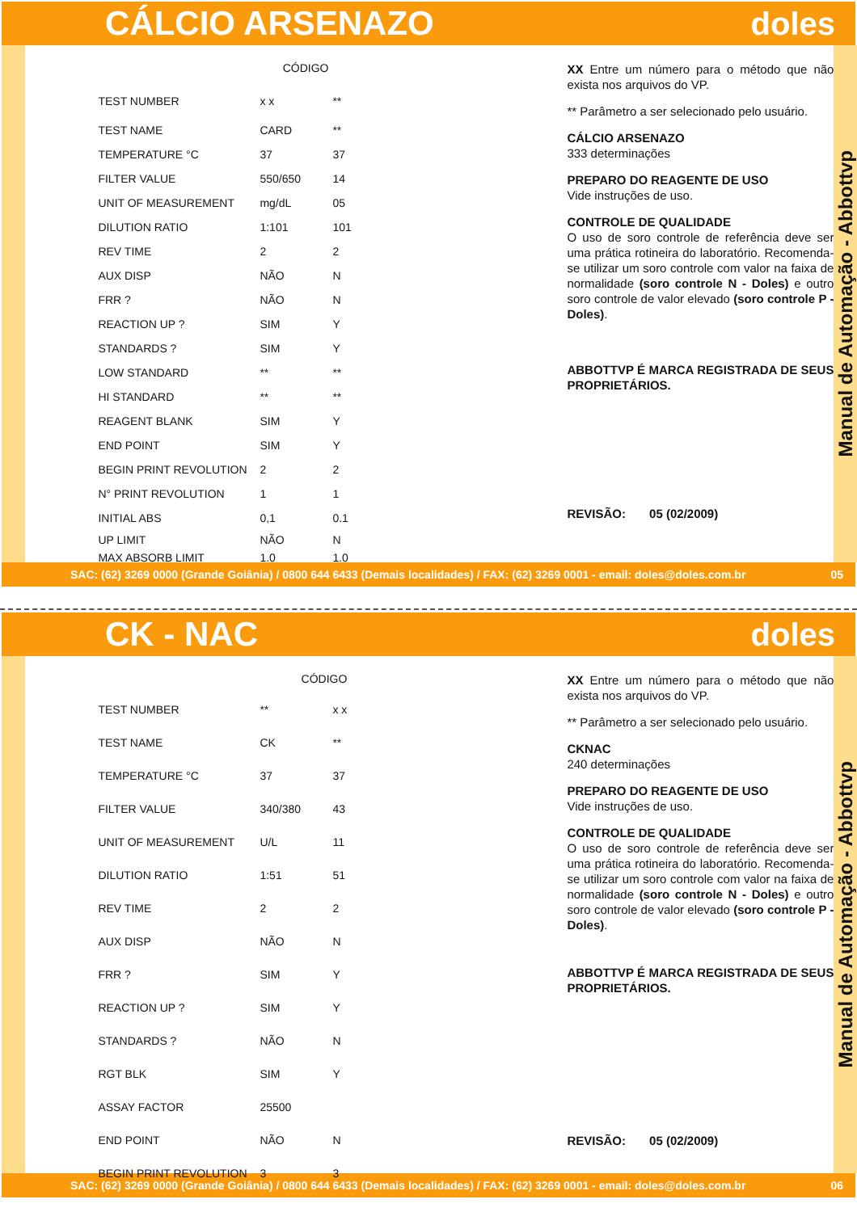CÁLCIO ARSENAZO doles
| | CÓDIGO | |
| --- | --- | --- |
| TEST NUMBER | x x | ** |
| TEST NAME | CARD | ** |
| TEMPERATURE °C | 37 | 37 |
| FILTER VALUE | 550/650 | 14 |
| UNIT OF MEASUREMENT | mg/dL | 05 |
| DILUTION RATIO | 1:101 | 101 |
| REV TIME | 2 | 2 |
| AUX DISP | NÃO | N |
| FRR ? | NÃO | N |
| REACTION UP ? | SIM | Y |
| STANDARDS ? | SIM | Y |
| LOW STANDARD | ** | ** |
| HI STANDARD | ** | ** |
| REAGENT BLANK | SIM | Y |
| END POINT | SIM | Y |
| BEGIN PRINT REVOLUTION | 2 | 2 |
| N° PRINT REVOLUTION | 1 | 1 |
| INITIAL ABS | 0,1 | 0.1 |
| UP LIMIT | NÃO | N |
| MAX ABSORB LIMIT | 1.0 | 1.0 |
XX Entre um número para o método que não exista nos arquivos do VP.
** Parâmetro a ser selecionado pelo usuário.
CÁLCIO ARSENAZO
333 determinações
PREPARO DO REAGENTE DE USO
Vide instruções de uso.
CONTROLE DE QUALIDADE
O uso de soro controle de referência deve ser uma prática rotineira do laboratório. Recomenda-se utilizar um soro controle com valor na faixa de normalidade (soro controle N - Doles) e outro soro controle de valor elevado (soro controle P - Doles).
ABBOTTVP É MARCA REGISTRADA DE SEUS PROPRIETÁRIOS.
REVISÃO: 05 (02/2009)
Manual de Automação - Abbottvp
SAC: (62) 3269 0000 (Grande Goiânia) / 0800 644 6433 (Demais localidades) / FAX: (62) 3269 0001 - email: doles@doles.com.br 05
CK - NAC doles
| | CÓDIGO | |
| --- | --- | --- |
| TEST NUMBER | ** | x x |
| TEST NAME | CK | ** |
| TEMPERATURE °C | 37 | 37 |
| FILTER VALUE | 340/380 | 43 |
| UNIT OF MEASUREMENT | U/L | 11 |
| DILUTION RATIO | 1:51 | 51 |
| REV TIME | 2 | 2 |
| AUX DISP | NÃO | N |
| FRR ? | SIM | Y |
| REACTION UP ? | SIM | Y |
| STANDARDS ? | NÃO | N |
| RGT BLK | SIM | Y |
| ASSAY FACTOR | 25500 | |
| END POINT | NÃO | N |
| BEGIN PRINT REVOLUTION | 3 | 3 |
XX Entre um número para o método que não exista nos arquivos do VP.
** Parâmetro a ser selecionado pelo usuário.
CKNAC
240 determinações
PREPARO DO REAGENTE DE USO
Vide instruções de uso.
CONTROLE DE QUALIDADE
O uso de soro controle de referência deve ser uma prática rotineira do laboratório. Recomenda-se utilizar um soro controle com valor na faixa de normalidade (soro controle N - Doles) e outro soro controle de valor elevado (soro controle P - Doles).
ABBOTTVP É MARCA REGISTRADA DE SEUS PROPRIETÁRIOS.
REVISÃO: 05 (02/2009)
Manual de Automação - Abbottvp
SAC: (62) 3269 0000 (Grande Goiânia) / 0800 644 6433 (Demais localidades) / FAX: (62) 3269 0001 - email: doles@doles.com.br 06